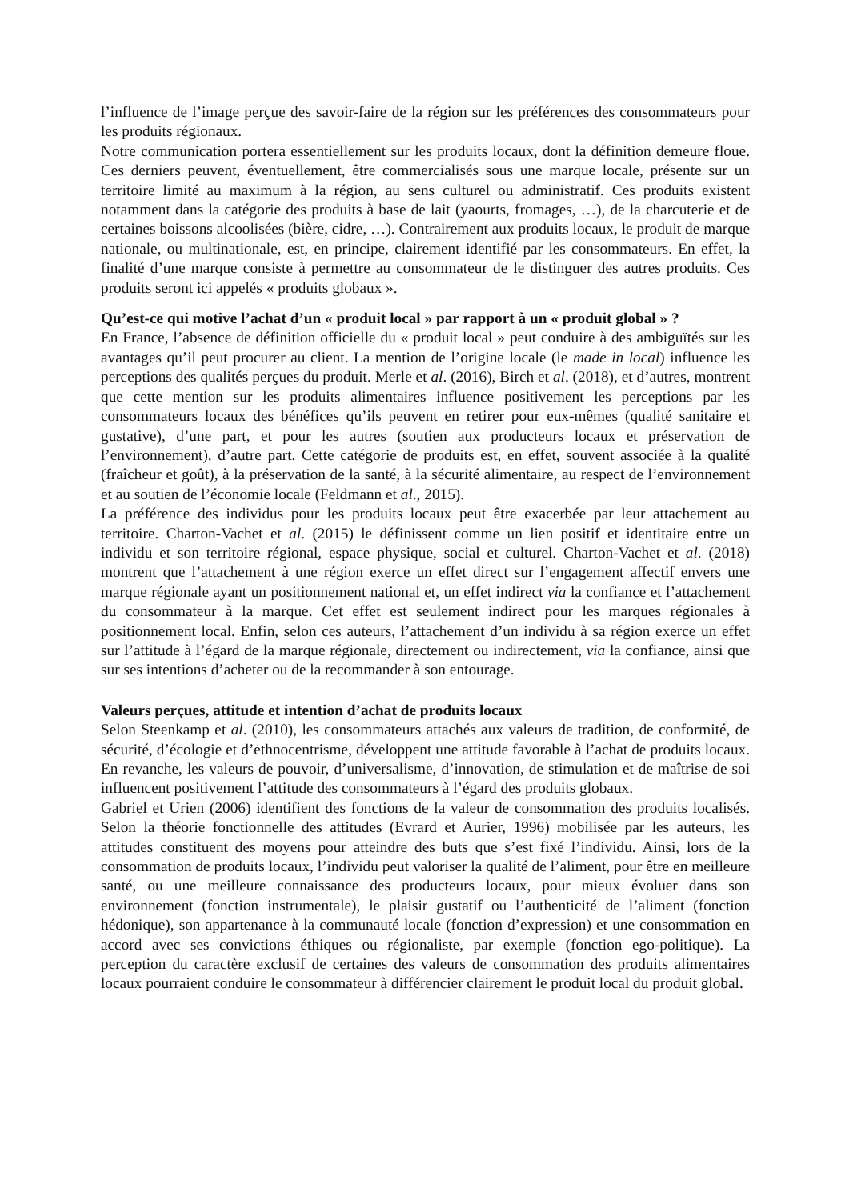l’influence de l’image perçue des savoir-faire de la région sur les préférences des consommateurs pour les produits régionaux.
Notre communication portera essentiellement sur les produits locaux, dont la définition demeure floue. Ces derniers peuvent, éventuellement, être commercialisés sous une marque locale, présente sur un territoire limité au maximum à la région, au sens culturel ou administratif. Ces produits existent notamment dans la catégorie des produits à base de lait (yaourts, fromages, …), de la charcuterie et de certaines boissons alcoolisées (bière, cidre, …). Contrairement aux produits locaux, le produit de marque nationale, ou multinationale, est, en principe, clairement identifié par les consommateurs. En effet, la finalité d’une marque consiste à permettre au consommateur de le distinguer des autres produits. Ces produits seront ici appelés « produits globaux ».
Qu’est-ce qui motive l’achat d’un « produit local » par rapport à un « produit global » ?
En France, l’absence de définition officielle du « produit local » peut conduire à des ambiguïtés sur les avantages qu’il peut procurer au client. La mention de l’origine locale (le made in local) influence les perceptions des qualités perçues du produit. Merle et al. (2016), Birch et al. (2018), et d’autres, montrent que cette mention sur les produits alimentaires influence positivement les perceptions par les consommateurs locaux des bénéfices qu’ils peuvent en retirer pour eux-mêmes (qualité sanitaire et gustative), d’une part, et pour les autres (soutien aux producteurs locaux et préservation de l’environnement), d’autre part. Cette catégorie de produits est, en effet, souvent associée à la qualité (fraîcheur et goût), à la préservation de la santé, à la sécurité alimentaire, au respect de l’environnement et au soutien de l’économie locale (Feldmann et al., 2015).
La préférence des individus pour les produits locaux peut être exacerbée par leur attachement au territoire. Charton-Vachet et al. (2015) le définissent comme un lien positif et identitaire entre un individu et son territoire régional, espace physique, social et culturel. Charton-Vachet et al. (2018) montrent que l’attachement à une région exerce un effet direct sur l’engagement affectif envers une marque régionale ayant un positionnement national et, un effet indirect via la confiance et l’attachement du consommateur à la marque. Cet effet est seulement indirect pour les marques régionales à positionnement local. Enfin, selon ces auteurs, l’attachement d’un individu à sa région exerce un effet sur l’attitude à l’égard de la marque régionale, directement ou indirectement, via la confiance, ainsi que sur ses intentions d’acheter ou de la recommander à son entourage.
Valeurs perçues, attitude et intention d’achat de produits locaux
Selon Steenkamp et al. (2010), les consommateurs attachés aux valeurs de tradition, de conformité, de sécurité, d’écologie et d’ethnocentrisme, développent une attitude favorable à l’achat de produits locaux. En revanche, les valeurs de pouvoir, d’universalisme, d’innovation, de stimulation et de maîtrise de soi influencent positivement l’attitude des consommateurs à l’égard des produits globaux.
Gabriel et Urien (2006) identifient des fonctions de la valeur de consommation des produits localisés. Selon la théorie fonctionnelle des attitudes (Evrard et Aurier, 1996) mobilisée par les auteurs, les attitudes constituent des moyens pour atteindre des buts que s’est fixé l’individu. Ainsi, lors de la consommation de produits locaux, l’individu peut valoriser la qualité de l’aliment, pour être en meilleure santé, ou une meilleure connaissance des producteurs locaux, pour mieux évoluer dans son environnement (fonction instrumentale), le plaisir gustatif ou l’authenticité de l’aliment (fonction hédonique), son appartenance à la communauté locale (fonction d’expression) et une consommation en accord avec ses convictions éthiques ou régionaliste, par exemple (fonction ego-politique). La perception du caractère exclusif de certaines des valeurs de consommation des produits alimentaires locaux pourraient conduire le consommateur à différencier clairement le produit local du produit global.